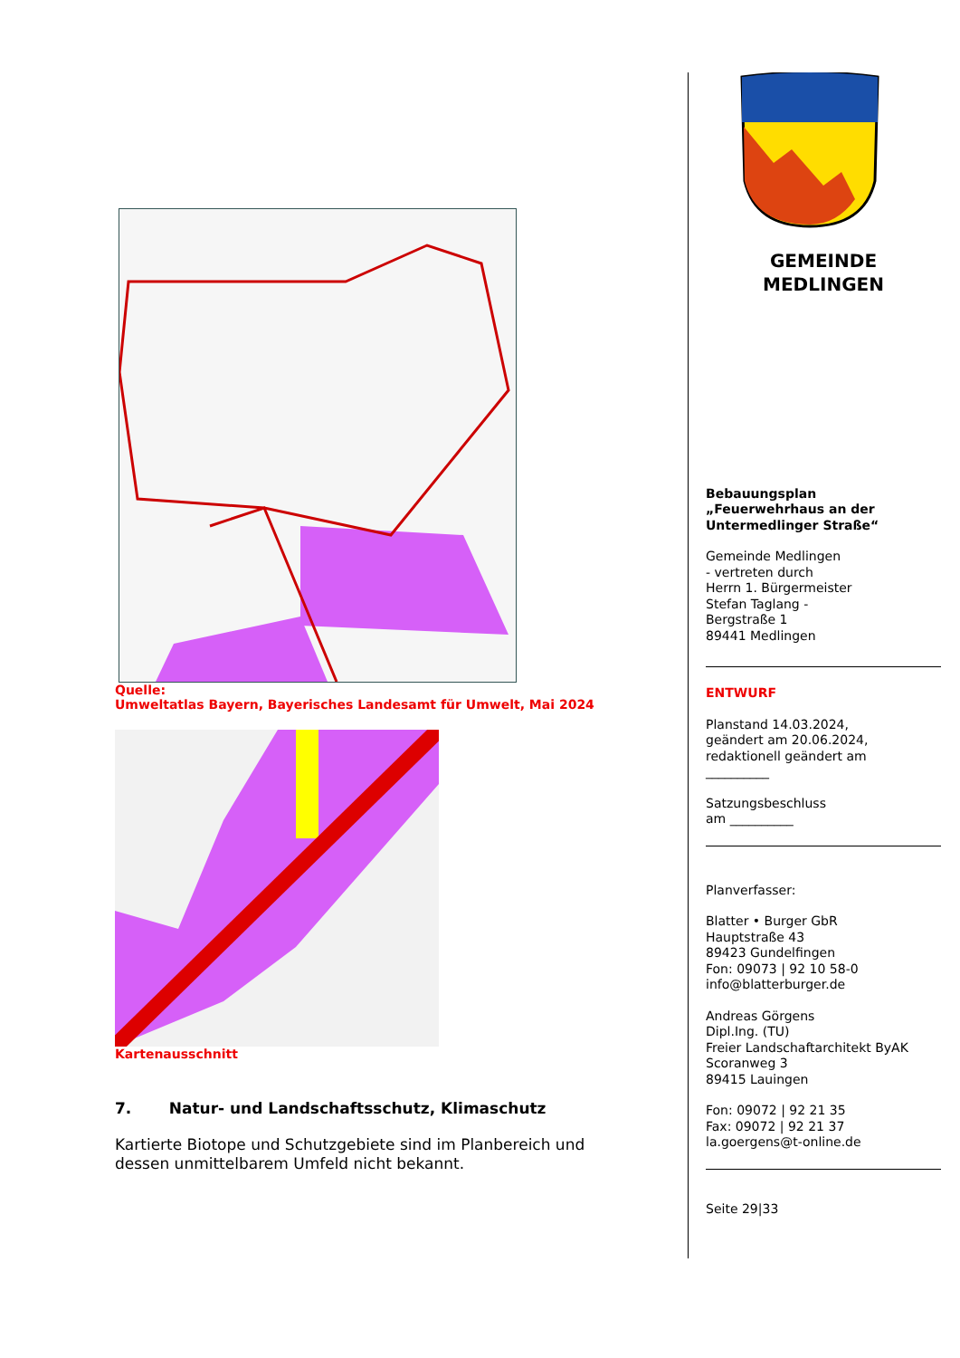Quelle:
Umweltatlas Bayern, Bayerisches Landesamt für Umwelt, Mai 2024
Kartenausschnitt
7. Natur- und Landschaftsschutz, Klimaschutz
Kartierte Biotope und Schutzgebiete sind im Planbereich und dessen unmittelbarem Umfeld nicht bekannt.
GEMEINDE
MEDLINGEN
Bebauungsplan
„Feuerwehrhaus an der Untermedlinger Straße“
Gemeinde Medlingen
- vertreten durch
Herrn 1. Bürgermeister
Stefan Taglang -
Bergstraße 1
89441 Medlingen
ENTWURF
Planstand 14.03.2024,
geändert am 20.06.2024,
redaktionell geändert am
__________
Satzungsbeschluss
am __________
Planverfasser:
Blatter • Burger GbR
Hauptstraße 43
89423 Gundelfingen
Fon: 09073 | 92 10 58-0
info@blatterburger.de
Andreas Görgens
Dipl.Ing. (TU)
Freier Landschaftarchitekt ByAK
Scoranweg 3
89415 Lauingen
Fon: 09072 | 92 21 35
Fax: 09072 | 92 21 37
la.goergens@t-online.de
Seite 29|33